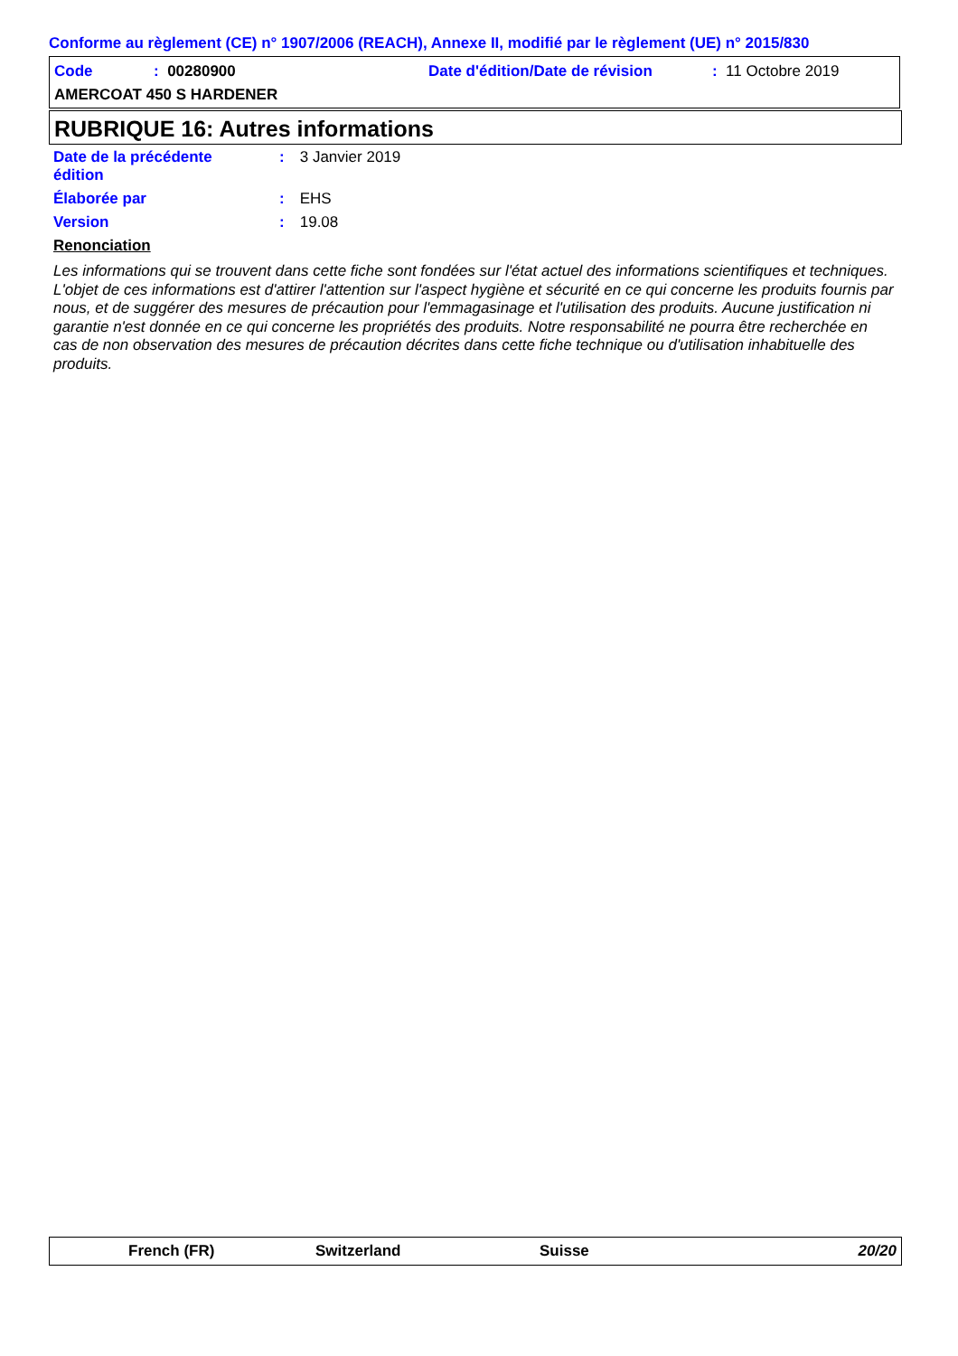Conforme au règlement (CE) n° 1907/2006 (REACH), Annexe II, modifié par le règlement (UE) n° 2015/830
Code : 00280900
Date d'édition/Date de révision
: 11 Octobre 2019
AMERCOAT 450 S HARDENER
RUBRIQUE 16: Autres informations
Date de la précédente
édition
: 3 Janvier 2019
Élaborée par : EHS
Version : 19.08
Renonciation
Les informations qui se trouvent dans cette fiche sont fondées sur l'état actuel des informations scientifiques et techniques. L'objet de ces informations est d'attirer l'attention sur l'aspect hygiène et sécurité en ce qui concerne les produits fournis par nous, et de suggérer des mesures de précaution pour l'emmagasinage et l'utilisation des produits. Aucune justification ni garantie n'est donnée en ce qui concerne les propriétés des produits. Notre responsabilité ne pourra être recherchée en cas de non observation des mesures de précaution décrites dans cette fiche technique ou d'utilisation inhabituelle des produits.
French (FR) Switzerland Suisse 20/20